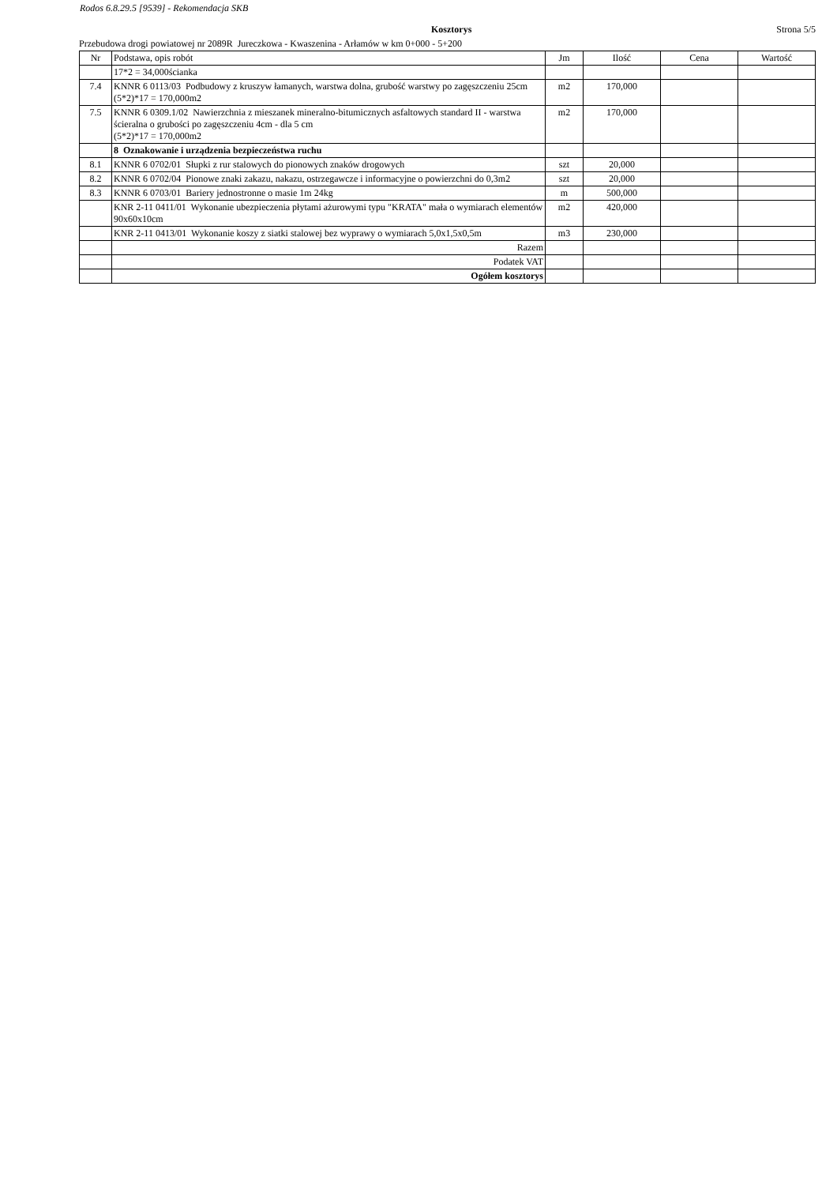Rodos 6.8.29.5 [9539] - Rekomendacja SKB
Kosztorys Strona 5/5
Przebudowa drogi powiatowej nr 2089R Jureczkowa - Kwaszenina - Arłamów w km 0+000 - 5+200
| Nr | Podstawa, opis robót | Jm | Ilość | Cena | Wartość |
| --- | --- | --- | --- | --- | --- |
| | 17*2 = 34,000ścianka | | | | |
| 7.4 | KNNR 6 0113/03 Podbudowy z kruszyw łamanych, warstwa dolna, grubość warstwy po zagęszczeniu 25cm (5*2)*17 = 170,000m2 | m2 | 170,000 | | |
| 7.5 | KNNR 6 0309.1/02 Nawierzchnia z mieszanek mineralno-bitumicznych asfaltowych standard II - warstwa ścieralna o grubości po zagęszczeniu 4cm - dla 5 cm (5*2)*17 = 170,000m2 | m2 | 170,000 | | |
| | 8 Oznakowanie i urządzenia bezpieczeństwa ruchu | | | | |
| 8.1 | KNNR 6 0702/01 Słupki z rur stalowych do pionowych znaków drogowych | szt | 20,000 | | |
| 8.2 | KNNR 6 0702/04 Pionowe znaki zakazu, nakazu, ostrzegawcze i informacyjne o powierzchni do 0,3m2 | szt | 20,000 | | |
| 8.3 | KNNR 6 0703/01 Bariery jednostronne o masie 1m 24kg | m | 500,000 | | |
| | KNR 2-11 0411/01 Wykonanie ubezpieczenia płytami ażurowymi typu "KRATA" mała o wymiarach elementów 90x60x10cm | m2 | 420,000 | | |
| | KNR 2-11 0413/01 Wykonanie koszy z siatki stalowej bez wyprawy o wymiarach 5,0x1,5x0,5m | m3 | 230,000 | | |
| | Razem | | | | |
| | Podatek VAT | | | | |
| | Ogółem kosztorys | | | | |